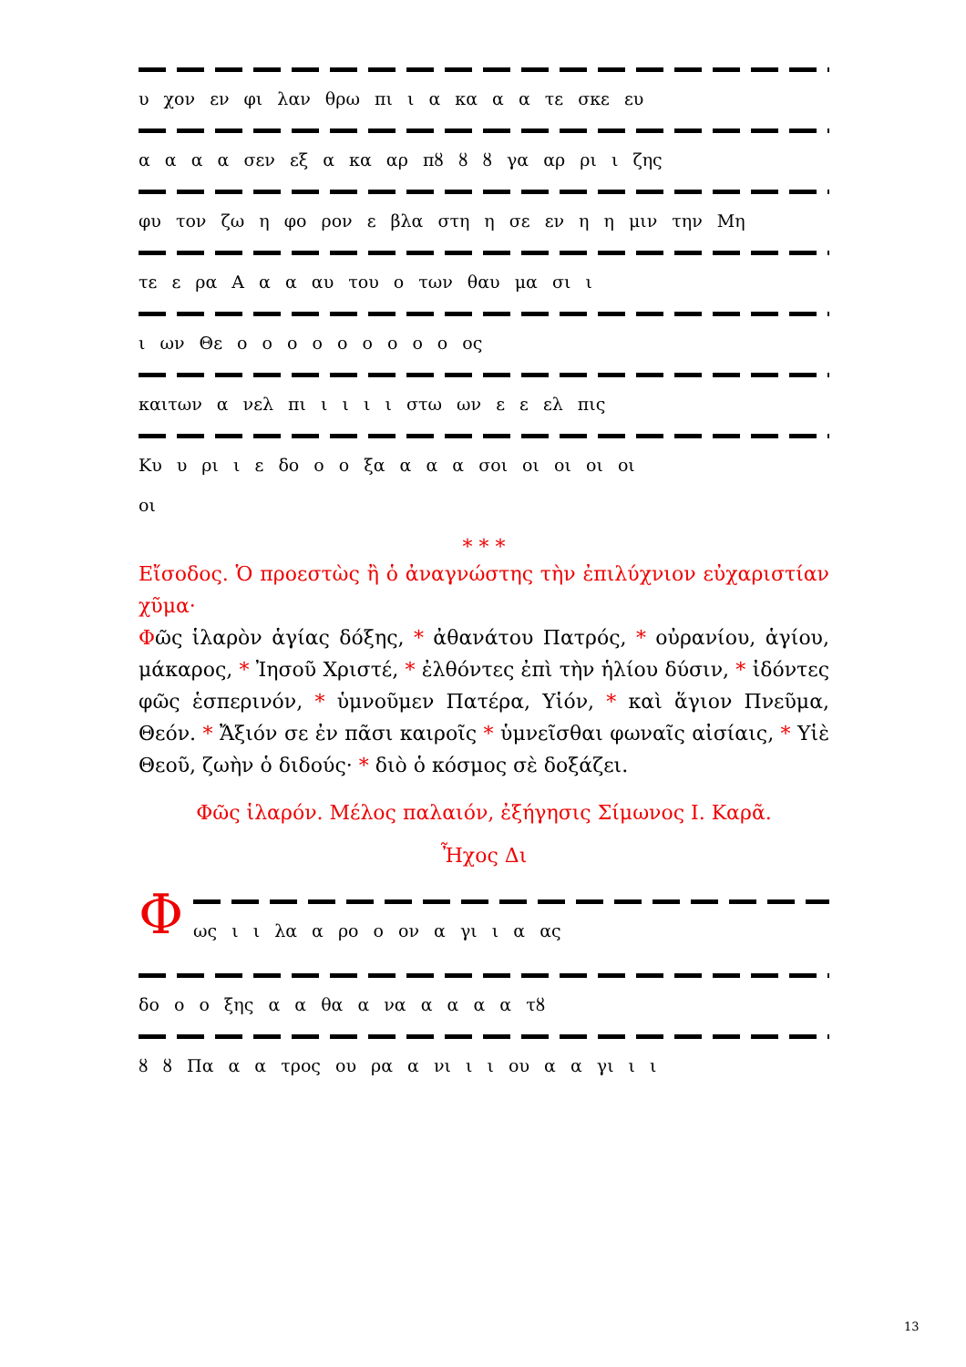υ χον εν φι λαν θρω πι ι α κα α α τε σκε ευ
α α α α σεν εξ α κα αρ πȣ ȣ ȣ γα αρ ρι ι ζης
φυ τον ζω η φο ρον ε βλα στη η σε εν η η μιν την Μη
τε ε ρα Α α α αυ του ο των θαυ μα σι ι
ι ων Θε ο ο ο ο ο ο ο ο ο ος
καιτων α νελ πι ι ι ι ι στω ων ε ε ελ πις
Κυ υ ρι ι ε δο ο ο ξα α α α σοι οι οι οι οι
οι
* * *
Εἴσοδος. Ὁ προεστὼς ἢ ὁ ἀναγνώστης τὴν ἐπιλύχνιον εὐχαριστίαν χῦμα·
Φῶς ἱλαρὸν ἁγίας δόξης, * ἀθανάτου Πατρός, * οὐρανίου, ἁγίου, μάκαρος, * Ἰησοῦ Χριστέ, * ἐλθόντες ἐπὶ τὴν ἡλίου δύσιν, * ἰδόντες φῶς ἑσπερινόν, * ὑμνοῦμεν Πατέρα, Υἱόν, * καὶ ἅγιον Πνεῦμα, Θεόν. * Ἄξιόν σε ἐν πᾶσι καιροῖς * ὑμνεῖσθαι φωναῖς αἰσίαις, * Υἱὲ Θεοῦ, ζωὴν ὁ διδούς· * διὸ ὁ κόσμος σὲ δοξάζει.
Φῶς ἱλαρόν. Μέλος παλαιόν, ἐξήγησις Σίμωνος Ι. Καρᾶ.
Ἦχος Δι
Φ
ως ι ι λα α ρο ο ον α γι ι α ας
δο ο ο ξης α α θα α να α α α α τȣ
ȣ ȣ Πα α α τρος ου ρα α νι ι ι ου α α γι ι ι
13